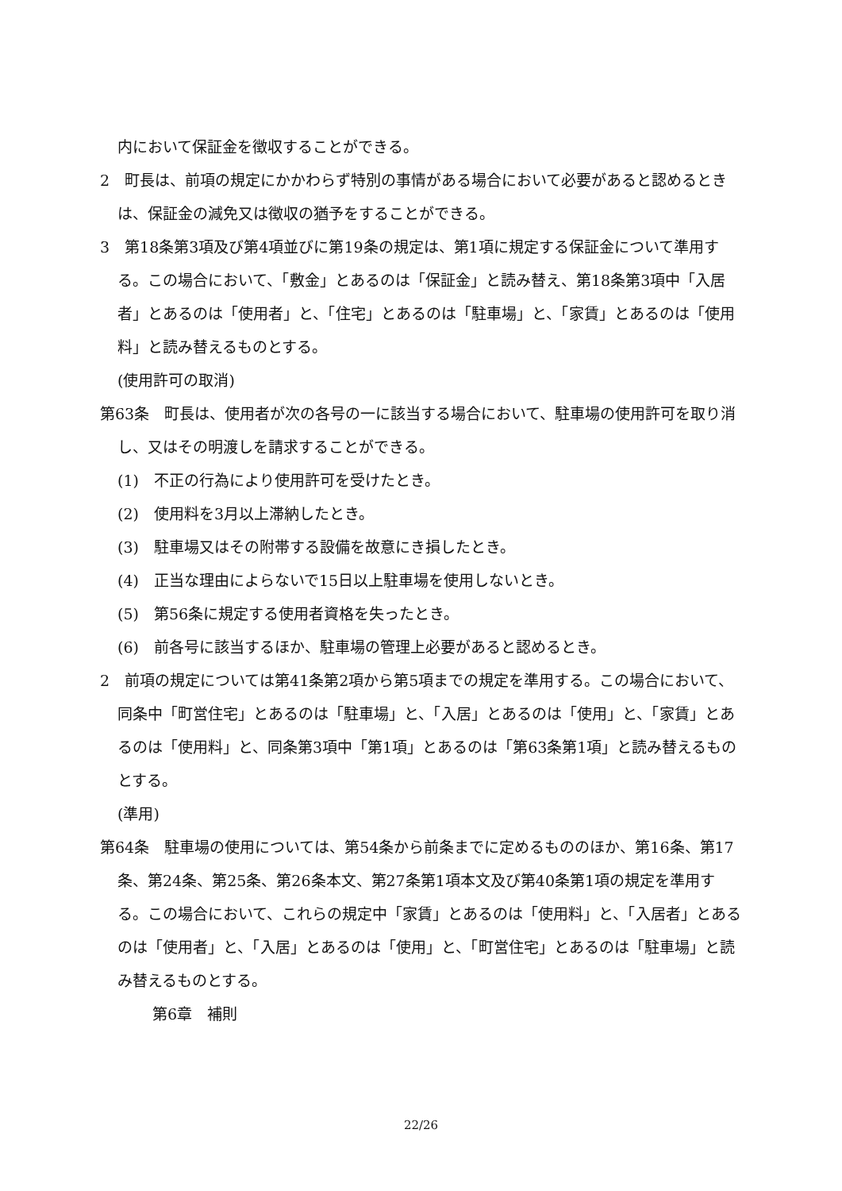内において保証金を徴収することができる。
2　町長は、前項の規定にかかわらず特別の事情がある場合において必要があると認めるときは、保証金の減免又は徴収の猶予をすることができる。
3　第18条第3項及び第4項並びに第19条の規定は、第1項に規定する保証金について準用する。この場合において、「敷金」とあるのは「保証金」と読み替え、第18条第3項中「入居者」とあるのは「使用者」と、「住宅」とあるのは「駐車場」と、「家賃」とあるのは「使用料」と読み替えるものとする。
(使用許可の取消)
第63条　町長は、使用者が次の各号の一に該当する場合において、駐車場の使用許可を取り消し、又はその明渡しを請求することができる。
(1)　不正の行為により使用許可を受けたとき。
(2)　使用料を3月以上滞納したとき。
(3)　駐車場又はその附帯する設備を故意にき損したとき。
(4)　正当な理由によらないで15日以上駐車場を使用しないとき。
(5)　第56条に規定する使用者資格を失ったとき。
(6)　前各号に該当するほか、駐車場の管理上必要があると認めるとき。
2　前項の規定については第41条第2項から第5項までの規定を準用する。この場合において、同条中「町営住宅」とあるのは「駐車場」と、「入居」とあるのは「使用」と、「家賃」とあるのは「使用料」と、同条第3項中「第1項」とあるのは「第63条第1項」と読み替えるものとする。
(準用)
第64条　駐車場の使用については、第54条から前条までに定めるもののほか、第16条、第17条、第24条、第25条、第26条本文、第27条第1項本文及び第40条第1項の規定を準用する。この場合において、これらの規定中「家賃」とあるのは「使用料」と、「入居者」とあるのは「使用者」と、「入居」とあるのは「使用」と、「町営住宅」とあるのは「駐車場」と読み替えるものとする。
第6章　補則
22/26